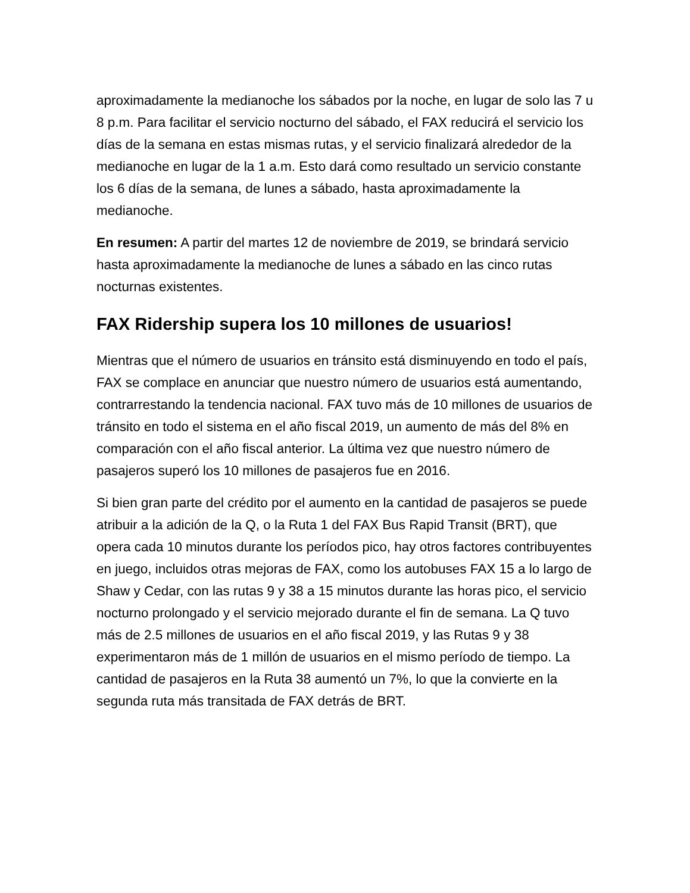aproximadamente la medianoche los sábados por la noche, en lugar de solo las 7 u 8 p.m. Para facilitar el servicio nocturno del sábado, el FAX reducirá el servicio los días de la semana en estas mismas rutas, y el servicio finalizará alrededor de la medianoche en lugar de la 1 a.m. Esto dará como resultado un servicio constante los 6 días de la semana, de lunes a sábado, hasta aproximadamente la medianoche.
En resumen: A partir del martes 12 de noviembre de 2019, se brindará servicio hasta aproximadamente la medianoche de lunes a sábado en las cinco rutas nocturnas existentes.
FAX Ridership supera los 10 millones de usuarios!
Mientras que el número de usuarios en tránsito está disminuyendo en todo el país, FAX se complace en anunciar que nuestro número de usuarios está aumentando, contrarrestando la tendencia nacional. FAX tuvo más de 10 millones de usuarios de tránsito en todo el sistema en el año fiscal 2019, un aumento de más del 8% en comparación con el año fiscal anterior. La última vez que nuestro número de pasajeros superó los 10 millones de pasajeros fue en 2016.
Si bien gran parte del crédito por el aumento en la cantidad de pasajeros se puede atribuir a la adición de la Q, o la Ruta 1 del FAX Bus Rapid Transit (BRT), que opera cada 10 minutos durante los períodos pico, hay otros factores contribuyentes en juego, incluidos otras mejoras de FAX, como los autobuses FAX 15 a lo largo de Shaw y Cedar, con las rutas 9 y 38 a 15 minutos durante las horas pico, el servicio nocturno prolongado y el servicio mejorado durante el fin de semana. La Q tuvo más de 2.5 millones de usuarios en el año fiscal 2019, y las Rutas 9 y 38 experimentaron más de 1 millón de usuarios en el mismo período de tiempo. La cantidad de pasajeros en la Ruta 38 aumentó un 7%, lo que la convierte en la segunda ruta más transitada de FAX detrás de BRT.